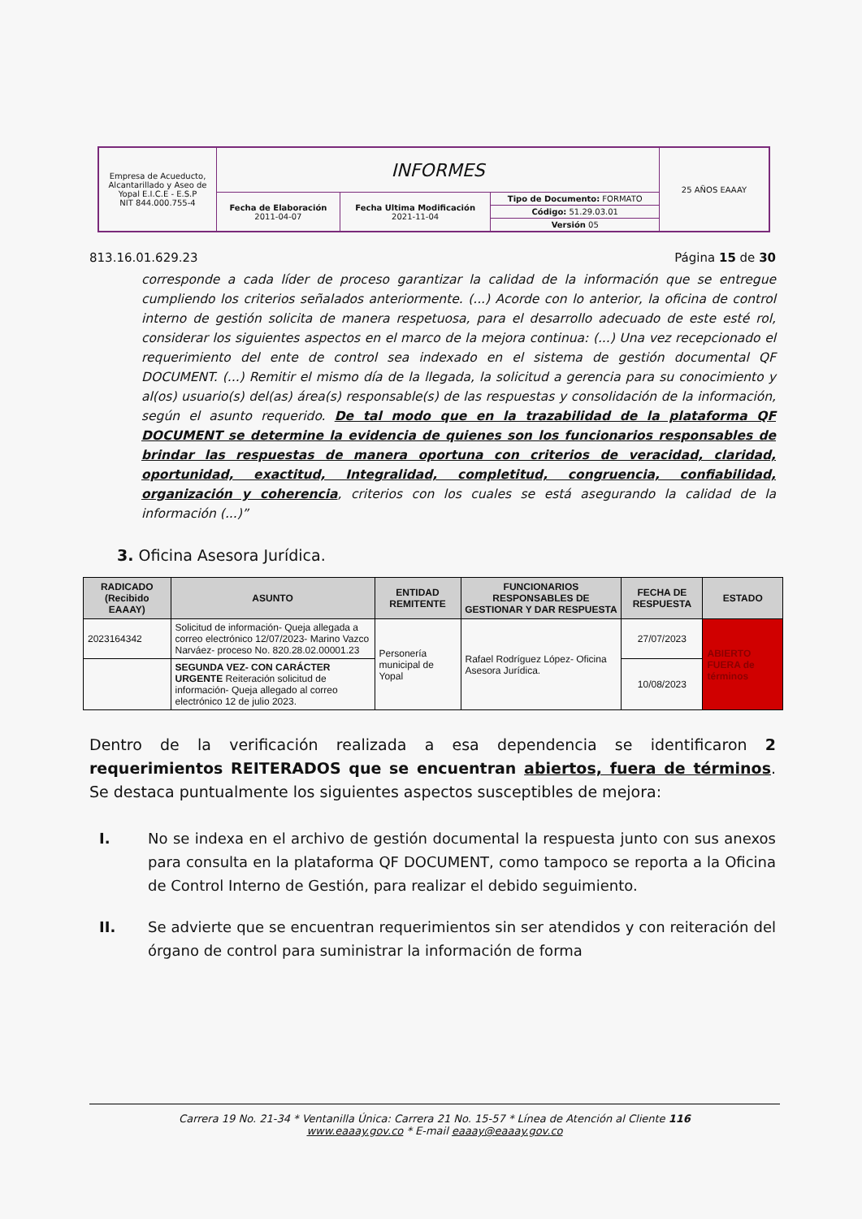| Empresa de Acueducto, Alcantarillado y Aseo de Yopal E.I.C.E - E.S.P NIT 844.000.755-4 | INFORMES | | | 25 AÑOS EAAAY |
| | Fecha de Elaboración 2011-04-07 | Fecha Ultima Modificación 2021-11-04 | Tipo de Documento: FORMATO | |
| | | | Código: 51.29.03.01 | |
| | | | Versión 05 | |
813.16.01.629.23 Página 15 de 30
corresponde a cada líder de proceso garantizar la calidad de la información que se entregue cumpliendo los criterios señalados anteriormente. (...) Acorde con lo anterior, la oficina de control interno de gestión solicita de manera respetuosa, para el desarrollo adecuado de este esté rol, considerar los siguientes aspectos en el marco de la mejora continua: (...) Una vez recepcionado el requerimiento del ente de control sea indexado en el sistema de gestión documental QF DOCUMENT. (...) Remitir el mismo día de la llegada, la solicitud a gerencia para su conocimiento y al(os) usuario(s) del(as) área(s) responsable(s) de las respuestas y consolidación de la información, según el asunto requerido. De tal modo que en la trazabilidad de la plataforma QF DOCUMENT se determine la evidencia de quienes son los funcionarios responsables de brindar las respuestas de manera oportuna con criterios de veracidad, claridad, oportunidad, exactitud, Integralidad, completitud, congruencia, confiabilidad, organización y coherencia, criterios con los cuales se está asegurando la calidad de la información (...)”
3. Oficina Asesora Jurídica.
| RADICADO (Recibido EAAAY) | ASUNTO | ENTIDAD REMITENTE | FUNCIONARIOS RESPONSABLES DE GESTIONAR Y DAR RESPUESTA | FECHA DE RESPUESTA | ESTADO |
| --- | --- | --- | --- | --- | --- |
| 2023164342 | Solicitud de información- Queja allegada a correo electrónico 12/07/2023- Marino Vazco Narváez- proceso No. 820.28.02.00001.23 | Personería municipal de Yopal | Rafael Rodríguez López- Oficina Asesora Jurídica. | 27/07/2023 | ABIERTO FUERA de términos |
| | SEGUNDA VEZ- CON CARÁCTER URGENTE Reiteración solicitud de información- Queja allegado al correo electrónico 12 de julio 2023. | | | 10/08/2023 | |
Dentro de la verificación realizada a esa dependencia se identificaron 2 requerimientos REITERADOS que se encuentran abiertos, fuera de términos. Se destaca puntualmente los siguientes aspectos susceptibles de mejora:
I. No se indexa en el archivo de gestión documental la respuesta junto con sus anexos para consulta en la plataforma QF DOCUMENT, como tampoco se reporta a la Oficina de Control Interno de Gestión, para realizar el debido seguimiento.
II. Se advierte que se encuentran requerimientos sin ser atendidos y con reiteración del órgano de control para suministrar la información de forma
Carrera 19 No. 21-34 * Ventanilla Única: Carrera 21 No. 15-57 * Línea de Atención al Cliente 116
www.eaaay.gov.co * E-mail eaaay@eaaay.gov.co